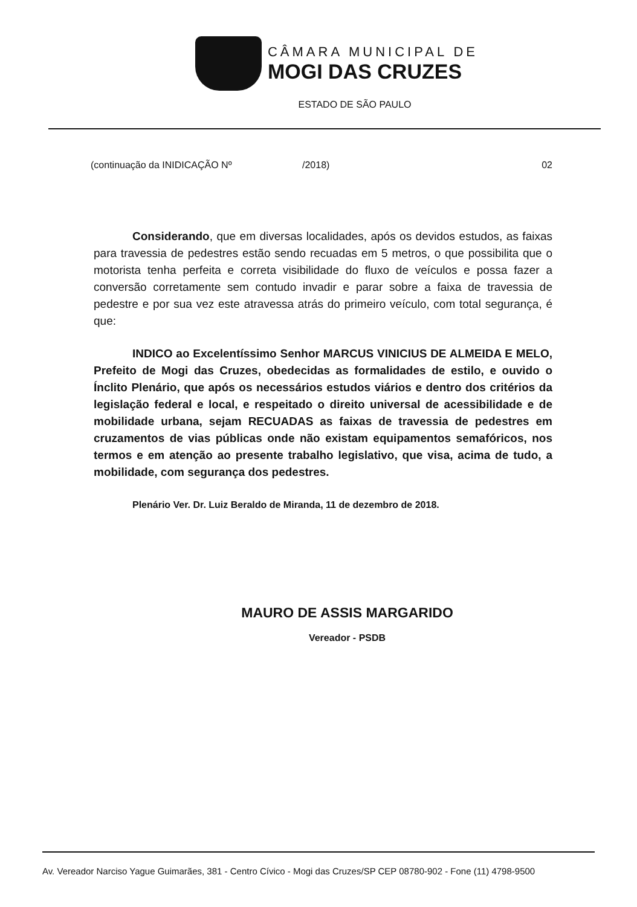CÂMARA MUNICIPAL DE
MOGI DAS CRUZES
ESTADO DE SÃO PAULO
(continuação da INIDICAÇÃO Nº /2018) 02
Considerando, que em diversas localidades, após os devidos estudos, as faixas para travessia de pedestres estão sendo recuadas em 5 metros, o que possibilita que o motorista tenha perfeita e correta visibilidade do fluxo de veículos e possa fazer a conversão corretamente sem contudo invadir e parar sobre a faixa de travessia de pedestre e por sua vez este atravessa atrás do primeiro veículo, com total segurança, é que:
INDICO ao Excelentíssimo Senhor MARCUS VINICIUS DE ALMEIDA E MELO, Prefeito de Mogi das Cruzes, obedecidas as formalidades de estilo, e ouvido o Ínclito Plenário, que após os necessários estudos viários e dentro dos critérios da legislação federal e local, e respeitado o direito universal de acessibilidade e de mobilidade urbana, sejam RECUADAS as faixas de travessia de pedestres em cruzamentos de vias públicas onde não existam equipamentos semafóricos, nos termos e em atenção ao presente trabalho legislativo, que visa, acima de tudo, a mobilidade, com segurança dos pedestres.
Plenário Ver. Dr. Luiz Beraldo de Miranda, 11 de dezembro de 2018.
MAURO DE ASSIS MARGARIDO
Vereador - PSDB
Av. Vereador Narciso Yague Guimarães, 381 - Centro Cívico - Mogi das Cruzes/SP CEP 08780-902 - Fone (11) 4798-9500